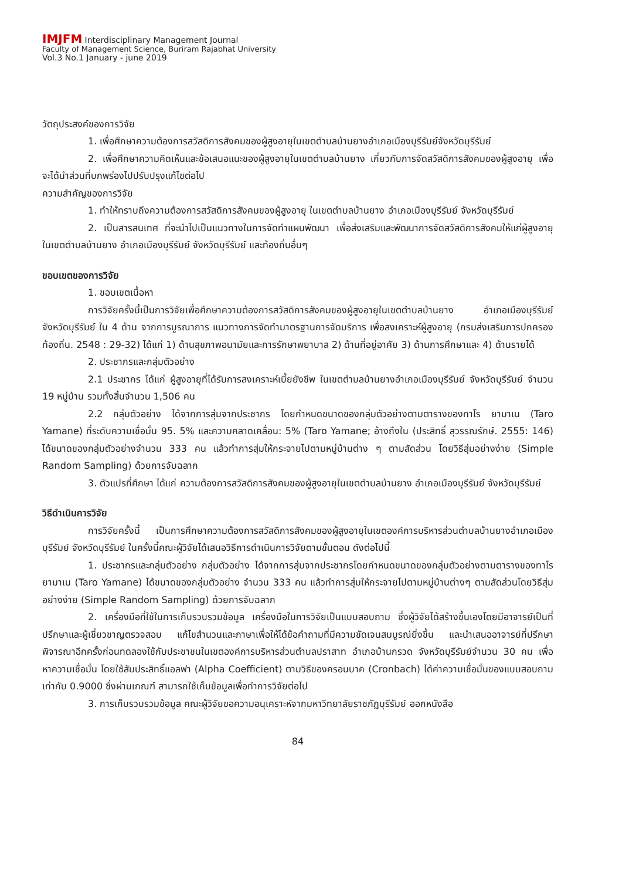IMJFM Interdisciplinary Management Journal
Faculty of Management Science, Buriram Rajabhat University
Vol.3 No.1 January - june 2019
วัตถุประสงค์ของการวิจัย
1. เพื่อศึกษาความต้องการสวัสดิการสังคมของผู้สูงอายุในเขตตำบลบ้านยางอำเภอเมืองบุรีรัมย์จังหวัดบุรีรัมย์
2. เพื่อศึกษาความคิดเห็นและข้อเสนอแนะของผู้สูงอายุในเขตตำบลบ้านยาง เกี่ยวกับการจัดสวัสดิการสังคมของผู้สูงอายุ เพื่อจะได้นำส่วนที่บกพร่องไปปรับปรุงแก้ไขต่อไป
ความสำคัญของการวิจัย
1. ทำให้ทราบถึงความต้องการสวัสดิการสังคมของผู้สูงอายุ ในเขตตำบลบ้านยาง อำเภอเมืองบุรีรัมย์ จังหวัดบุรีรัมย์
2. เป็นสารสนเทศ ที่จะนำไปเป็นแนวทางในการจัดทำแผนพัฒนา เพื่อส่งเสริมและพัฒนาการจัดสวัสดิการสังคมให้แก่ผู้สูงอายุ ในเขตตำบลบ้านยาง อำเภอเมืองบุรีรัมย์ จังหวัดบุรีรัมย์ และท้องถิ่นอื่นๆ
ขอบเขตของการวิจัย
1. ขอบเขตเนื้อหา
การวิจัยครั้งนี้เป็นการวิจัยเพื่อศึกษาความต้องการสวัสดิการสังคมของผู้สูงอายุในเขตตำบลบ้านยาง อำเภอเมืองบุรีรัมย์ จังหวัดบุรีรัมย์ ใน 4 ด้าน จากการบูรณาการ แนวทางการจัดทำมาตรฐานการจัดบริการ เพื่อสงเคราะห์ผู้สูงอายุ (กรมส่งเสริมการปกครองท้องถิ่น. 2548 : 29-32) ได้แก่ 1) ด้านสุขภาพอนามัยและการรักษาพยาบาล 2) ด้านที่อยู่อาศัย 3) ด้านการศึกษาและ 4) ด้านรายได้
2. ประชากรและกลุ่มตัวอย่าง
2.1 ประชากร ได้แก่ ผู้สูงอายุที่ได้รับการสงเคราะห์เบี้ยยังชีพ ในเขตตำบลบ้านยางอำเภอเมืองบุรีรัมย์ จังหวัดบุรีรัมย์ จำนวน 19 หมู่บ้าน รวมทั้งสิ้นจำนวน 1,506 คน
2.2 กลุ่มตัวอย่าง ได้จากการสุ่มจากประชากร โดยกำหนดขนาดของกลุ่มตัวอย่างตามตารางของทาโร ยามาเน (Taro Yamane) ที่ระดับความเชื่อมั่น 95. 5% และความคลาดเคลื่อน: 5% (Taro Yamane; อ้างถึงใน (ประสิทธิ์ สุวรรณรักษ์. 2555: 146) ได้ขนาดของกลุ่มตัวอย่างจำนวน 333 คน แล้วทำการสุ่มให้กระจายไปตามหมู่บ้านต่าง ๆ ตามสัดส่วน โดยวิธีสุ่มอย่างง่าย (Simple Random Sampling) ด้วยการจับฉลาก
3. ตัวแปรที่ศึกษา ได้แก่ ความต้องการสวัสดิการสังคมของผู้สูงอายุในเขตตำบลบ้านยาง อำเภอเมืองบุรีรัมย์ จังหวัดบุรีรัมย์
วิธีดำเนินการวิจัย
การวิจัยครั้งนี้ เป็นการศึกษาความต้องการสวัสดิการสังคมของผู้สูงอายุในเขตองค์การบริหารส่วนตำบลบ้านยางอำเภอเมืองบุรีรัมย์ จังหวัดบุรีรัมย์ ในครั้งนี้คณะผู้วิจัยได้เสนอวิธีการดำเนินการวิจัยตามขั้นตอน ดังต่อไปนี้
1. ประชากรและกลุ่มตัวอย่าง กลุ่มตัวอย่าง ได้จากการสุ่มจากประชากรโดยกำหนดขนาดของกลุ่มตัวอย่างตามตารางของทาโร ยามาเน (Taro Yamane) ได้ขนาดของกลุ่มตัวอย่าง จำนวน 333 คน แล้วทำการสุ่มให้กระจายไปตามหมู่บ้านต่างๆ ตามสัดส่วนโดยวิธีสุ่มอย่างง่าย (Simple Random Sampling) ด้วยการจับฉลาก
2. เครื่องมือที่ใช้ในการเก็บรวบรวมข้อมูล เครื่องมือในการวิจัยเป็นแบบสอบถาม ซึ่งผู้วิจัยได้สร้างขึ้นเองโดยมีอาจารย์เป็นที่ปรึกษาและผู้เชี่ยวชาญตรวจสอบ แก้ไขสำนวนและภาษาเพื่อให้ได้ข้อคำถามที่มีความชัดเจนสมบูรณ์ยิ่งขึ้น และนำเสนออาจารย์ที่ปรึกษาพิจารณาอีกครั้งก่อนทดลองใช้กับประชาชนในเขตองค์การบริหารส่วนตำบลปราสาท อำเภอบ้านกรวด จังหวัดบุรีรัมย์จำนวน 30 คน เพื่อหาความเชื่อมั่น โดยใช้สัมประสิทธิ์แอลฟา (Alpha Coefficient) ตามวิธีของครอนบาค (Cronbach) ได้ค่าความเชื่อมั่นของแบบสอบถามเท่ากับ 0.9000 ซึ่งผ่านเกณฑ์ สามารถใช้เก็บข้อมูลเพื่อทำการวิจัยต่อไป
3. การเก็บรวบรวมข้อมูล คณะผู้วิจัยขอความอนุเคราะห์จากมหาวิทยาลัยราชภัฏบุรีรัมย์ ออกหนังสือ
84